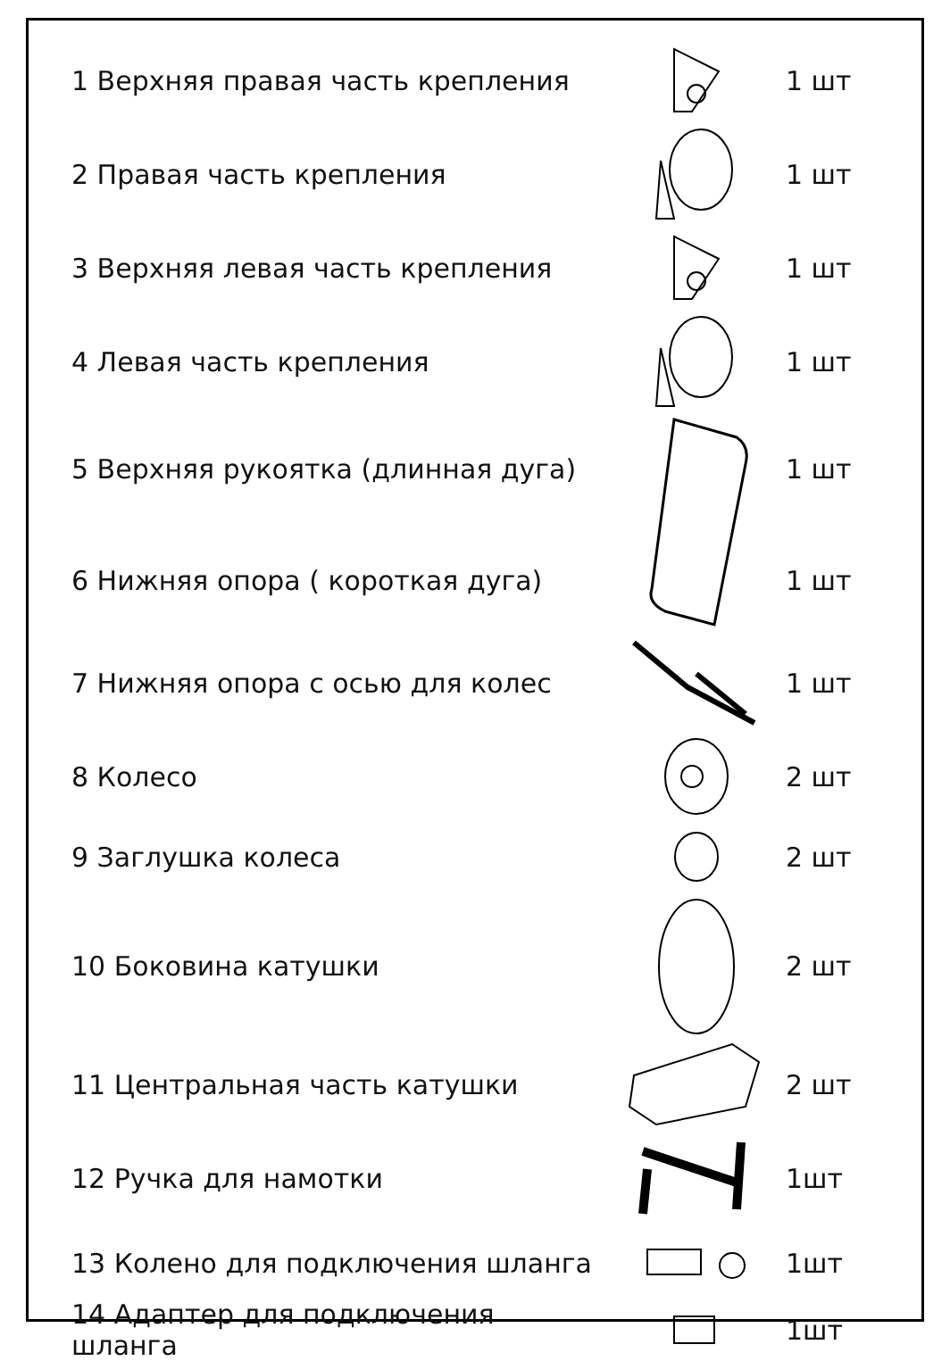| 1 Верхняя правая часть крепления | | 1 шт |
| 2 Правая часть крепления | | 1 шт |
| 3 Верхняя левая часть крепления | | 1 шт |
| 4 Левая часть крепления | | 1 шт |
| 5 Верхняя рукоятка (длинная дуга) | | 1 шт |
| 6 Нижняя опора ( короткая дуга) | | 1 шт |
| 7 Нижняя опора с осью для колес | | 1 шт |
| 8 Колесо | | 2 шт |
| 9 Заглушка колеса | | 2 шт |
| 10 Боковина катушки | | 2 шт |
| 11 Центральная часть катушки | | 2 шт |
| 12 Ручка для намотки | | 1шт |
| 13 Колено для подключения шланга | | 1шт |
| 14 Адаптер для подключения шланга | | 1шт |